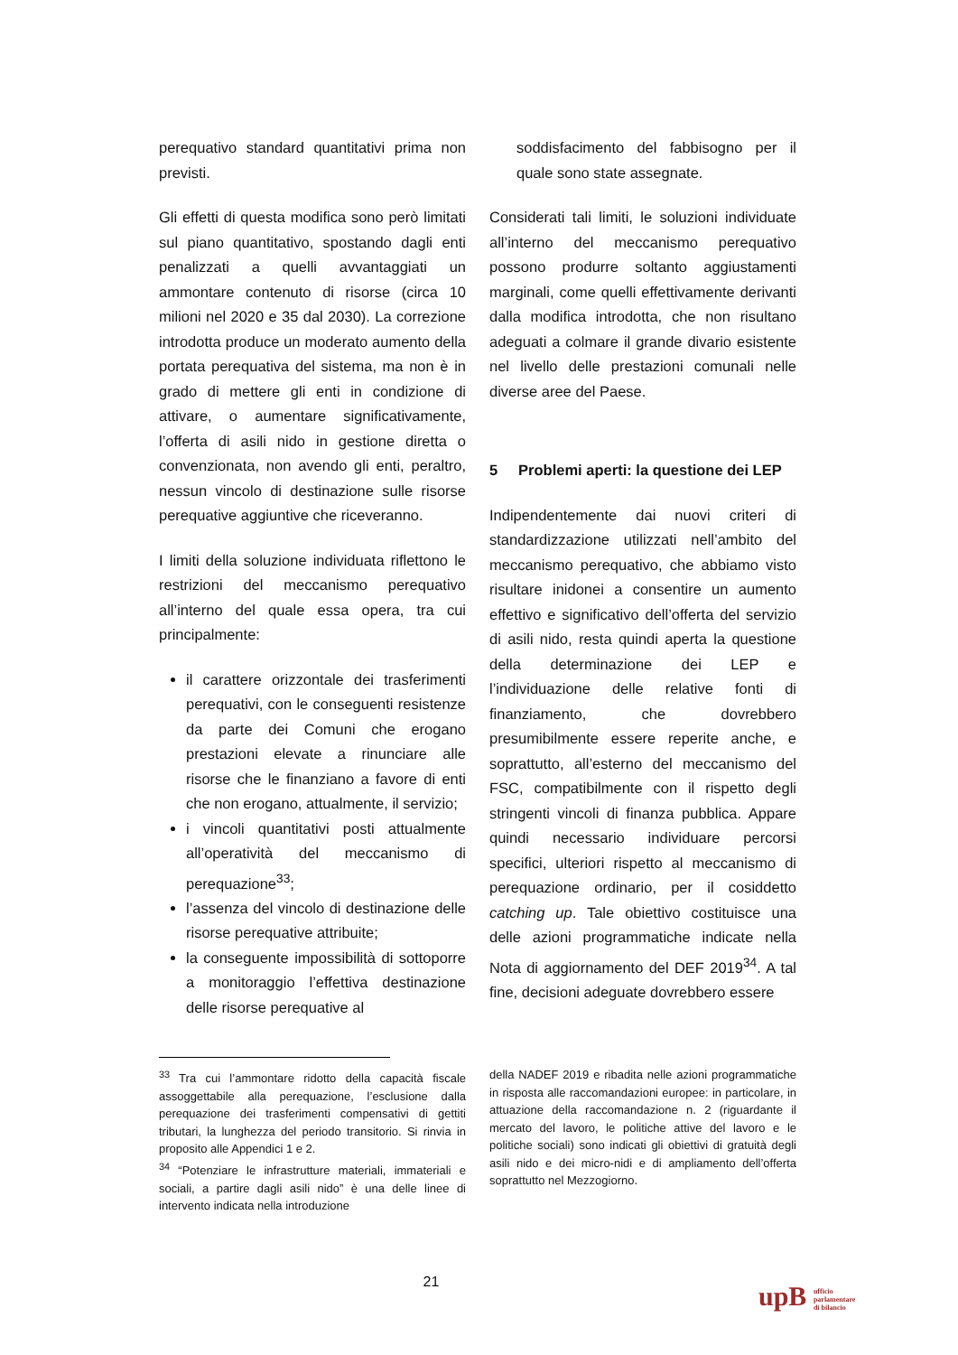perequativo standard quantitativi prima non previsti.
Gli effetti di questa modifica sono però limitati sul piano quantitativo, spostando dagli enti penalizzati a quelli avvantaggiati un ammontare contenuto di risorse (circa 10 milioni nel 2020 e 35 dal 2030). La correzione introdotta produce un moderato aumento della portata perequativa del sistema, ma non è in grado di mettere gli enti in condizione di attivare, o aumentare significativamente, l’offerta di asili nido in gestione diretta o convenzionata, non avendo gli enti, peraltro, nessun vincolo di destinazione sulle risorse perequative aggiuntive che riceveranno.
I limiti della soluzione individuata riflettono le restrizioni del meccanismo perequativo all’interno del quale essa opera, tra cui principalmente:
il carattere orizzontale dei trasferimenti perequativi, con le conseguenti resistenze da parte dei Comuni che erogano prestazioni elevate a rinunciare alle risorse che le finanziano a favore di enti che non erogano, attualmente, il servizio;
i vincoli quantitativi posti attualmente all’operatività del meccanismo di perequazione<sup>33</sup>;
l’assenza del vincolo di destinazione delle risorse perequative attribuite;
la conseguente impossibilità di sottoporre a monitoraggio l’effettiva destinazione delle risorse perequative al
soddisfacimento del fabbisogno per il quale sono state assegnate.
Considerati tali limiti, le soluzioni individuate all’interno del meccanismo perequativo possono produrre soltanto aggiustamenti marginali, come quelli effettivamente derivanti dalla modifica introdotta, che non risultano adeguati a colmare il grande divario esistente nel livello delle prestazioni comunali nelle diverse aree del Paese.
5 Problemi aperti: la questione dei LEP
Indipendentemente dai nuovi criteri di standardizzazione utilizzati nell’ambito del meccanismo perequativo, che abbiamo visto risultare inidonei a consentire un aumento effettivo e significativo dell’offerta del servizio di asili nido, resta quindi aperta la questione della determinazione dei LEP e l’individuazione delle relative fonti di finanziamento, che dovrebbero presumibilmente essere reperite anche, e soprattutto, all’esterno del meccanismo del FSC, compatibilmente con il rispetto degli stringenti vincoli di finanza pubblica. Appare quindi necessario individuare percorsi specifici, ulteriori rispetto al meccanismo di perequazione ordinario, per il cosiddetto catching up. Tale obiettivo costituisce una delle azioni programmatiche indicate nella Nota di aggiornamento del DEF 2019<sup>34</sup>. A tal fine, decisioni adeguate dovrebbero essere
<sup>33</sup> Tra cui l’ammontare ridotto della capacità fiscale assoggettabile alla perequazione, l’esclusione dalla perequazione dei trasferimenti compensativi di gettiti tributari, la lunghezza del periodo transitorio. Si rinvia in proposito alle Appendici 1 e 2.
<sup>34</sup> “Potenziare le infrastrutture materiali, immateriali e sociali, a partire dagli asili nido” è una delle linee di intervento indicata nella introduzione
della NADEF 2019 e ribadita nelle azioni programmatiche in risposta alle raccomandazioni europee: in particolare, in attuazione della raccomandazione n. 2 (riguardante il mercato del lavoro, le politiche attive del lavoro e le politiche sociali) sono indicati gli obiettivi di gratuità degli asili nido e dei micro-nidi e di ampliamento dell’offerta soprattutto nel Mezzogiorno.
21
upB ufficio
parlamentare
di bilancio